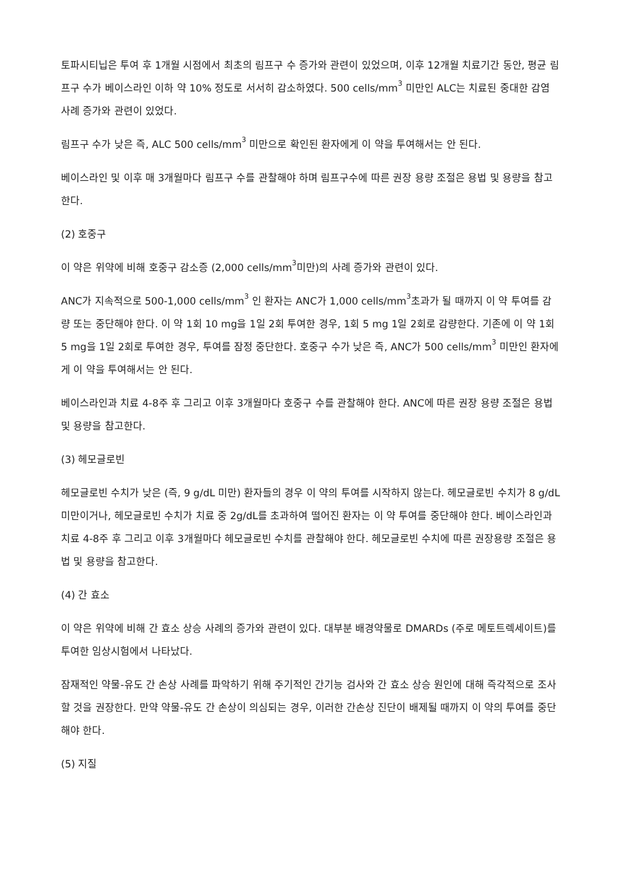토파시티닙은 투여 후 1개월 시점에서 최초의 림프구 수 증가와 관련이 있었으며, 이후 12개월 치료기간 동안, 평균 림프구 수가 베이스라인 이하 약 10% 정도로 서서히 감소하였다. 500 cells/mm<sup>3</sup> 미만인 ALC는 치료된 중대한 감염 사례 증가와 관련이 있었다.
림프구 수가 낮은 즉, ALC 500 cells/mm<sup>3</sup> 미만으로 확인된 환자에게 이 약을 투여해서는 안 된다.
베이스라인 및 이후 매 3개월마다 림프구 수를 관찰해야 하며 림프구수에 따른 권장 용량 조절은 용법 및 용량을 참고한다.
(2) 호중구
이 약은 위약에 비해 호중구 감소증 (2,000 cells/mm<sup>3</sup>미만)의 사례 증가와 관련이 있다.
ANC가 지속적으로 500-1,000 cells/mm<sup>3</sup> 인 환자는 ANC가 1,000 cells/mm<sup>3</sup>초과가 될 때까지 이 약 투여를 감량 또는 중단해야 한다. 이 약 1회 10 mg을 1일 2회 투여한 경우, 1회 5 mg 1일 2회로 감량한다. 기존에 이 약 1회 5 mg을 1일 2회로 투여한 경우, 투여를 잠정 중단한다. 호중구 수가 낮은 즉, ANC가 500 cells/mm<sup>3</sup> 미만인 환자에게 이 약을 투여해서는 안 된다.
베이스라인과 치료 4-8주 후 그리고 이후 3개월마다 호중구 수를 관찰해야 한다. ANC에 따른 권장 용량 조절은 용법 및 용량을 참고한다.
(3) 헤모글로빈
헤모글로빈 수치가 낮은 (즉, 9 g/dL 미만) 환자들의 경우 이 약의 투여를 시작하지 않는다. 헤모글로빈 수치가 8 g/dL 미만이거나, 헤모글로빈 수치가 치료 중 2g/dL를 초과하여 떨어진 환자는 이 약 투여를 중단해야 한다. 베이스라인과 치료 4-8주 후 그리고 이후 3개월마다 헤모글로빈 수치를 관찰해야 한다. 헤모글로빈 수치에 따른 권장용량 조절은 용법 및 용량을 참고한다.
(4) 간 효소
이 약은 위약에 비해 간 효소 상승 사례의 증가와 관련이 있다. 대부분 배경약물로 DMARDs (주로 메토트렉세이트)를 투여한 임상시험에서 나타났다.
잠재적인 약물-유도 간 손상 사례를 파악하기 위해 주기적인 간기능 검사와 간 효소 상승 원인에 대해 즉각적으로 조사할 것을 권장한다. 만약 약물-유도 간 손상이 의심되는 경우, 이러한 간손상 진단이 배제될 때까지 이 약의 투여를 중단해야 한다.
(5) 지질